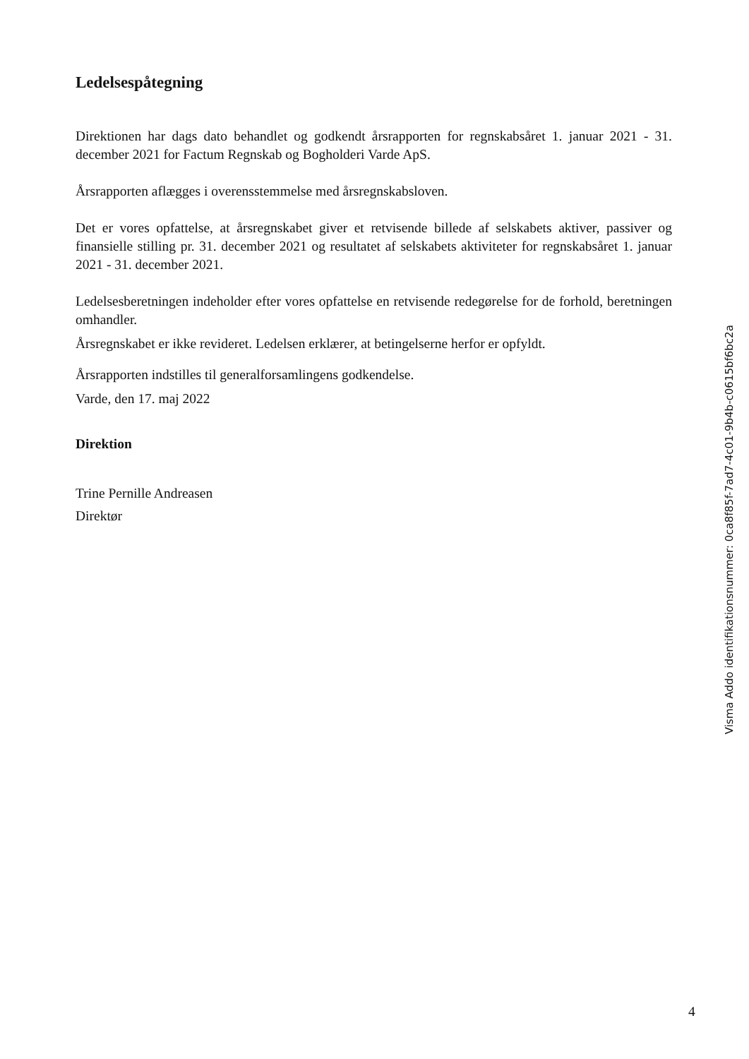Ledelsespåtegning
Direktionen har dags dato behandlet og godkendt årsrapporten for regnskabsåret 1. januar 2021 - 31. december 2021 for Factum Regnskab og Bogholderi Varde ApS.
Årsrapporten aflægges i overensstemmelse med årsregnskabsloven.
Det er vores opfattelse, at årsregnskabet giver et retvisende billede af selskabets aktiver, passiver og finansielle stilling pr. 31. december 2021 og resultatet af selskabets aktiviteter for regnskabsåret 1. januar 2021 - 31. december 2021.
Ledelsesberetningen indeholder efter vores opfattelse en retvisende redegørelse for de forhold, beretningen omhandler.
Årsregnskabet er ikke revideret. Ledelsen erklærer, at betingelserne herfor er opfyldt.
Årsrapporten indstilles til generalforsamlingens godkendelse.
Varde, den 17. maj 2022
Direktion
Trine Pernille Andreasen
Direktør
Visma Addo identifikationsnummer: 0ca8f85f-7ad7-4c01-9b4b-c0615bf6bc2a
4